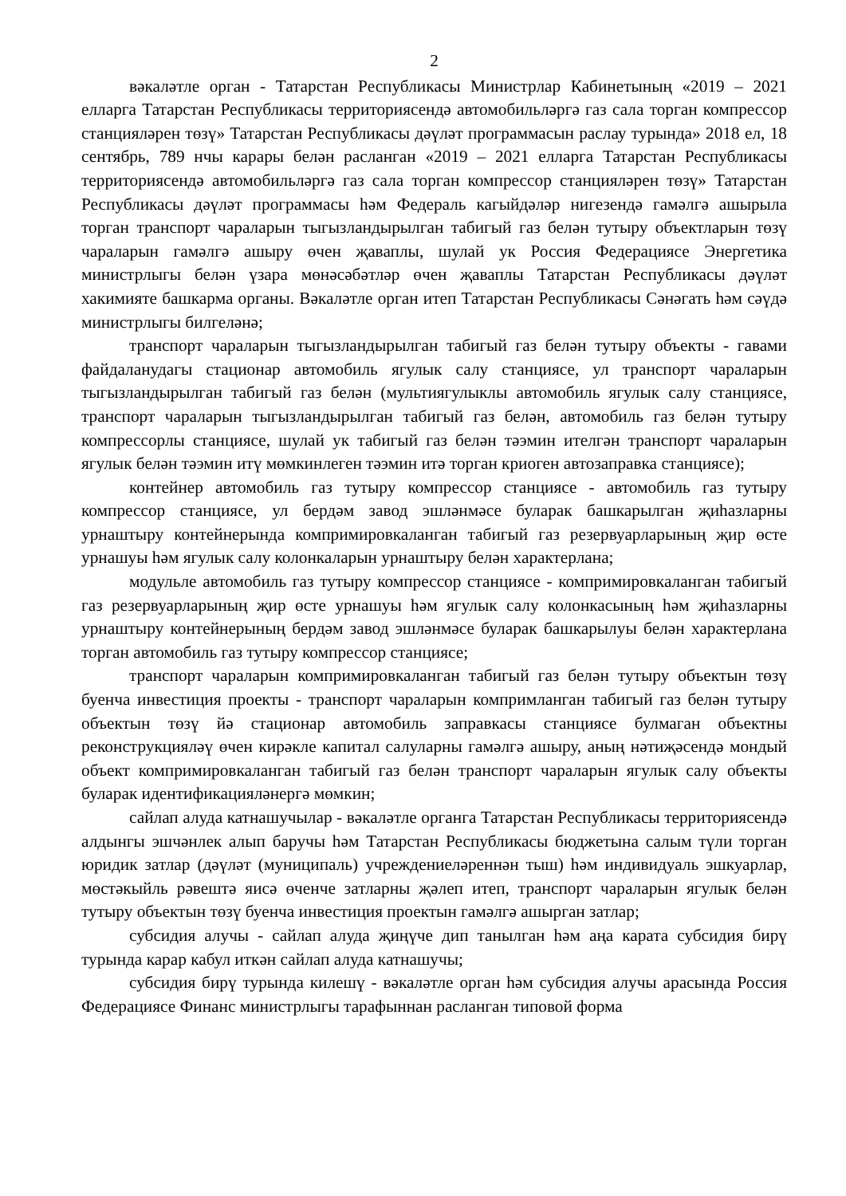2
вәкаләтле орган - Татарстан Республикасы Министрлар Кабинетының «2019 – 2021 елларга Татарстан Республикасы территориясендә автомобильләргә газ сала торган компрессор станцияләрен төзү» Татарстан Республикасы дәүләт программасын раслау турында» 2018 ел, 18 сентябрь, 789 нчы карары белән расланган «2019 – 2021 елларга Татарстан Республикасы территориясендә автомобильләргә газ сала торган компрессор станцияләрен төзү» Татарстан Республикасы дәүләт программасы һәм Федераль кагыйдәләр нигезендә гамәлгә ашырыла торган транспорт чараларын тыгызландырылган табигый газ белән тутыру объектларын төзү чараларын гамәлгә ашыру өчен җаваплы, шулай ук Россия Федерациясе Энергетика министрлыгы белән үзара мөнәсәбәтләр өчен җаваплы Татарстан Республикасы дәүләт хакимияте башкарма органы. Вәкаләтле орган итеп Татарстан Республикасы Сәнәгать һәм сәүдә министрлыгы билгеләнә;
транспорт чараларын тыгызландырылган табигый газ белән тутыру объекты - гавами файдаланудагы стационар автомобиль ягулык салу станциясе, ул транспорт чараларын тыгызландырылган табигый газ белән (мультиягулыклы автомобиль ягулык салу станциясе, транспорт чараларын тыгызландырылган табигый газ белән, автомобиль газ белән тутыру компрессорлы станциясе, шулай ук табигый газ белән тәэмин ителгән транспорт чараларын ягулык белән тәэмин итү мөмкинлеген тәэмин итә торган криоген автозаправка станциясе);
контейнер автомобиль газ тутыру компрессор станциясе - автомобиль газ тутыру компрессор станциясе, ул бердәм завод эшләнмәсе буларак башкарылган җиһазларны урнаштыру контейнерында компримировкаланган табигый газ резервуарларының җир өсте урнашуы һәм ягулык салу колонкаларын урнаштыру белән характерлана;
модульле автомобиль газ тутыру компрессор станциясе - компримировкаланган табигый газ резервуарларының җир өсте урнашуы һәм ягулык салу колонкасының һәм җиһазларны урнаштыру контейнерының бердәм завод эшләнмәсе буларак башкарылуы белән характерлана торган автомобиль газ тутыру компрессор станциясе;
транспорт чараларын компримировкаланган табигый газ белән тутыру объектын төзү буенча инвестиция проекты - транспорт чараларын компримланган табигый газ белән тутыру объектын төзү йә стационар автомобиль заправкасы станциясе булмаган объектны реконструкцияләү өчен кирәкле капитал салуларны гамәлгә ашыру, аның нәтиҗәсендә мондый объект компримировкаланган табигый газ белән транспорт чараларын ягулык салу объекты буларак идентификацияләнергә мөмкин;
сайлап алуда катнашучылар - вәкаләтле органга Татарстан Республикасы территориясендә алдынгы эшчәнлек алып баручы һәм Татарстан Республикасы бюджетына салым түли торган юридик затлар (дәүләт (муниципаль) учреждениеләреннән тыш) һәм индивидуаль эшкуарлар, мөстәкыйль рәвештә яисә өченче затларны җәлеп итеп, транспорт чараларын ягулык белән тутыру объектын төзү буенча инвестиция проектын гамәлгә ашырган затлар;
субсидия алучы - сайлап алуда җиңүче дип танылган һәм аңа карата субсидия бирү турында карар кабул иткән сайлап алуда катнашучы;
субсидия бирү турында килешү - вәкаләтле орган һәм субсидия алучы арасында Россия Федерациясе Финанс министрлыгы тарафыннан расланган типовой форма